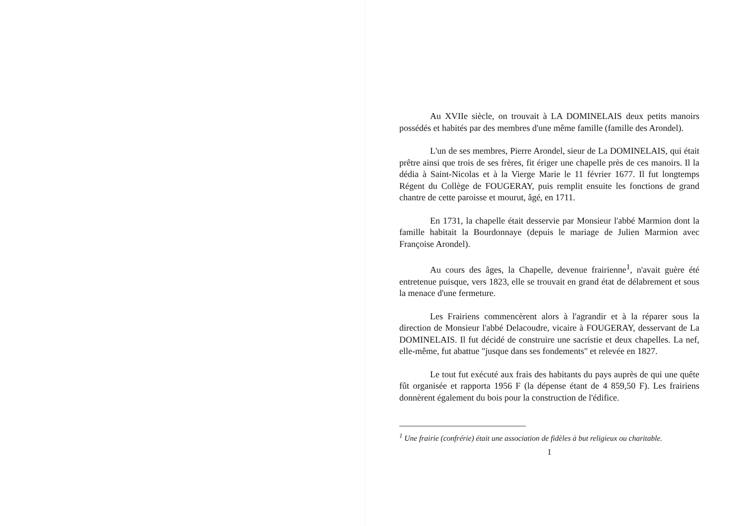Au XVIIe siècle, on trouvait à LA DOMINELAIS deux petits manoirs possédés et habités par des membres d'une même famille (famille des Arondel).
L'un de ses membres, Pierre Arondel, sieur de La DOMINELAIS, qui était prêtre ainsi que trois de ses frères, fit ériger une chapelle près de ces manoirs. Il la dédia à Saint-Nicolas et à la Vierge Marie le 11 février 1677. Il fut longtemps Régent du Collège de FOUGERAY, puis remplit ensuite les fonctions de grand chantre de cette paroisse et mourut, âgé, en 1711.
En 1731, la chapelle était desservie par Monsieur l'abbé Marmion dont la famille habitait la Bourdonnaye (depuis le mariage de Julien Marmion avec Françoise Arondel).
Au cours des âges, la Chapelle, devenue frairienne<sup>1</sup>, n'avait guère été entretenue puisque, vers 1823, elle se trouvait en grand état de délabrement et sous la menace d'une fermeture.
Les Frairiens commencèrent alors à l'agrandir et à la réparer sous la direction de Monsieur l'abbé Delacoudre, vicaire à FOUGERAY, desservant de La DOMINELAIS. Il fut décidé de construire une sacristie et deux chapelles. La nef, elle-même, fut abattue "jusque dans ses fondements" et relevée en 1827.
Le tout fut exécuté aux frais des habitants du pays auprès de qui une quête fût organisée et rapporta 1956 F (la dépense étant de 4 859,50 F). Les frairiens donnèrent également du bois pour la construction de l'édifice.
<sup>1</sup> Une frairie (confrérie) était une association de fidèles à but religieux ou charitable.
1